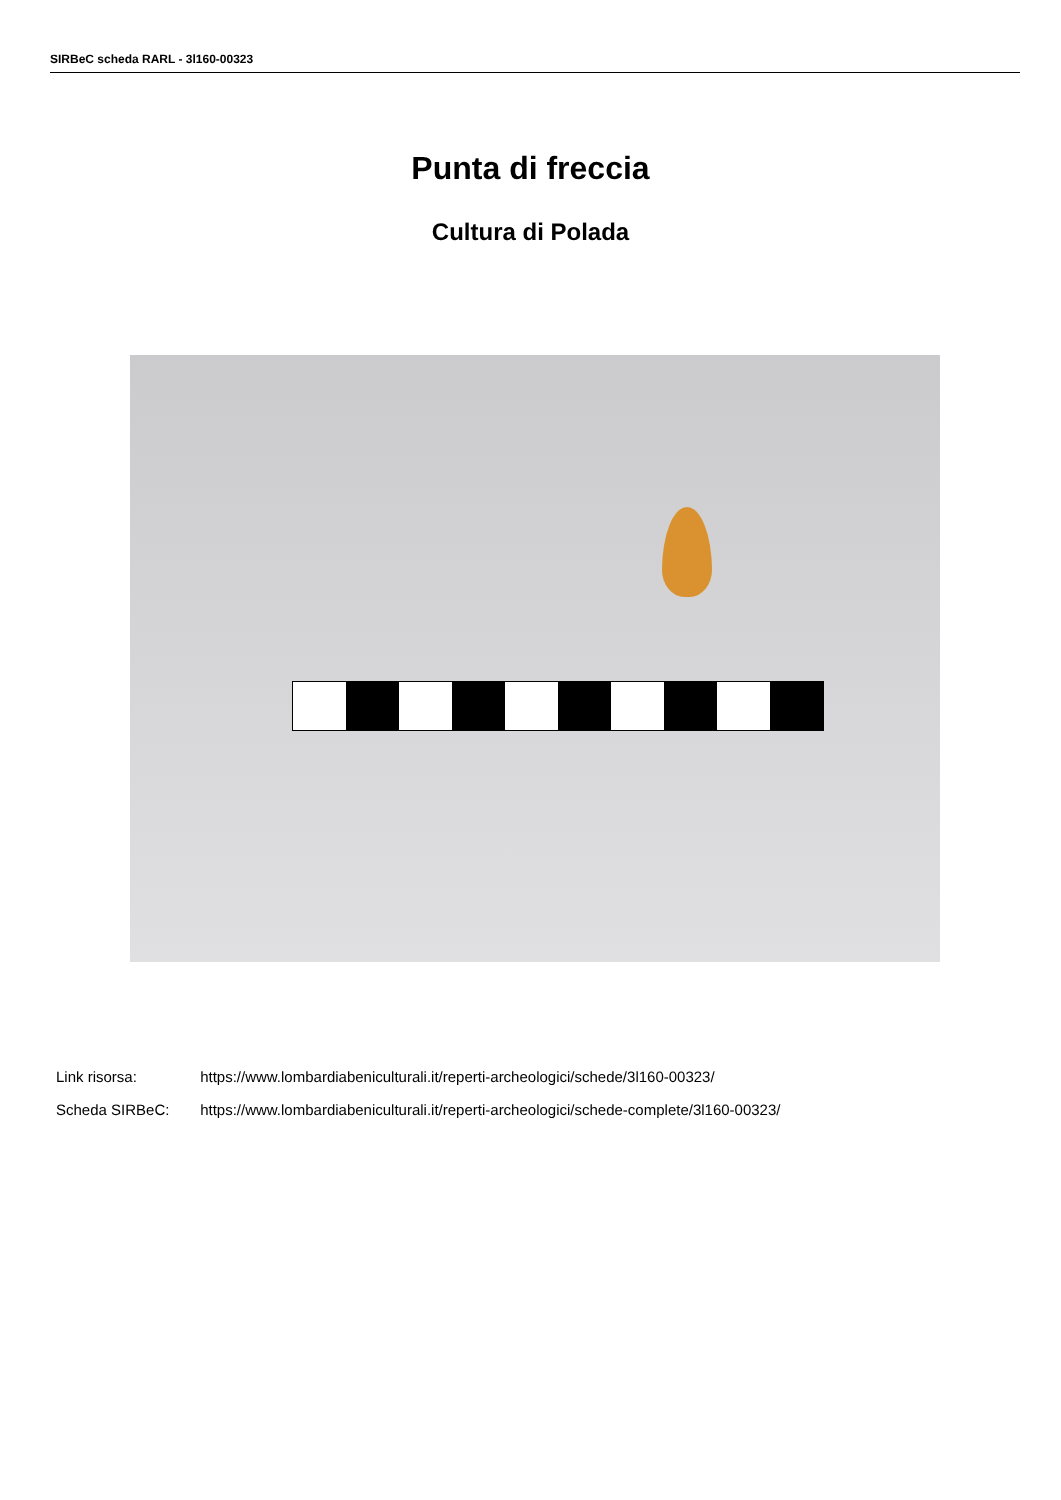SIRBeC scheda RARL - 3l160-00323
Punta di freccia
Cultura di Polada
Link risorsa: https://www.lombardiabeniculturali.it/reperti-archeologici/schede/3l160-00323/
Scheda SIRBeC: https://www.lombardiabeniculturali.it/reperti-archeologici/schede-complete/3l160-00323/